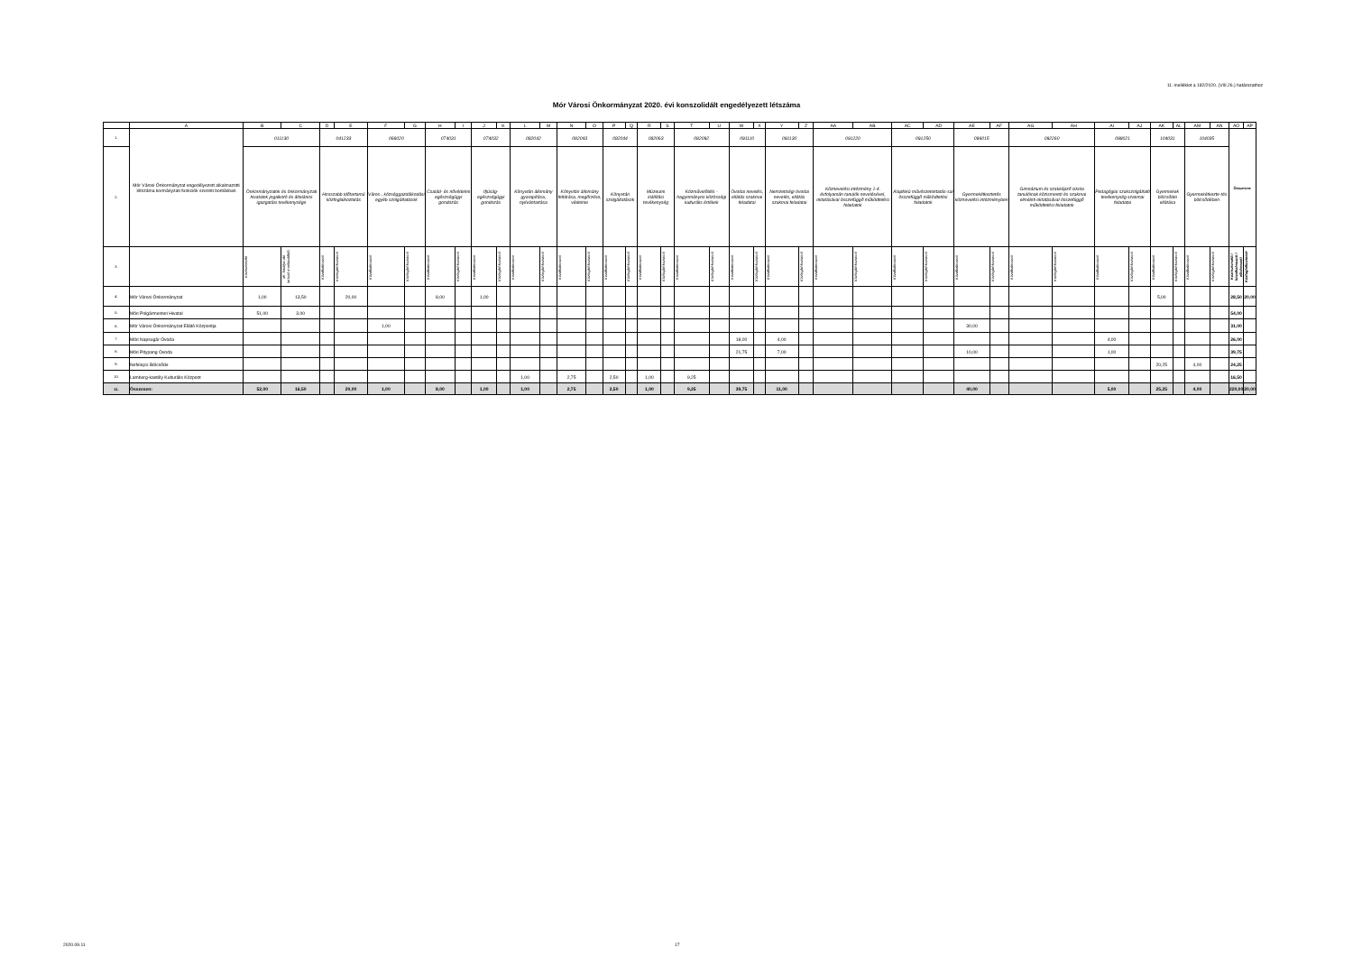11. melléklet a 182/2020. (VIII.26.) határozathoz
Mór Városi Önkormányzat 2020. évi konszolidált engedélyezett létszáma
| | A | B | C | D | E | F | G | H | I | J | K | L | M | N | O | P | Q | R | S | T | U | W | X | Y | Z | AA | AB | AC | AD | AE | AF | AG | AH | AI | AJ | AK | AL | AM | AN | AO | AP |
| --- | --- | --- | --- | --- | --- | --- | --- | --- | --- | --- | --- | --- | --- | --- | --- | --- | --- | --- | --- | --- | --- | --- | --- | --- | --- | --- | --- | --- | --- | --- | --- | --- | --- | --- | --- | --- | --- | --- | --- | --- | --- |
| 1. | Mór Városi Önkormányzat engedélyezett alkalmazotti létszáma kormányzati funkciók szerinti bontásban | 011130 | | 041233 | | 066020 | | 074031 | | 074032 | | 082042 | | 082043 | | 082044 | | 082063 | | 082092 | | 091110 | | 091130 | | 091220 | | 091250 | | 096015 | | 092260 | | 098021 | | 104031 | | 104035 | | Összesen: | |
| 2. | | Önkormányzatok és önkormányzati hivatalok jogalkotó és általános igazgatási tevékenysége | | Hosszabb időtartamú közfoglalkoztatás | | Város-, községgazdálkodási egyéb szolgáltatások | | Család- és nővédelmi egészségügyi gondozás | | Ifjúság-egészségügyi gondozás | | Könyvtári állomány gyarapítása, nyilvántartása | | Könyvtári állomány feltárása, megőrzése, védelme | | Könyvtári szolgáltatások | | Múzeumi kiállítási tevékenység | | Közművelődés - hagyományos közösségi kulturális értékek | | Óvodai nevelés, ellátás szakmai feladatai | | Nemzetiségi óvodai nevelés, ellátás szakmai feladatai | | Köznevelési intézmény 1-4. évfolyamán tanulók nevelésével, oktatásával összefüggő működtetési feladatok | | Alapfokú művészetoktatás-sal összefüggő működtetési feladatok | | Gyermekétkeztetés köznevelési intézményben | | Gimnázium és szakképző iskola tanulóinak közismereti és szakmai elméleti oktatásával összefüggő működtetési feladatok | | Pedagógiai szakszolgáltató tevékenység szakmai feladatai | | Gyermekek bölcsődei ellátása | | Gyermekétkezte-tés bölcsődében | | | |
| 3. | | Köztisztviselő | Mt. hatálya alá tartozó munkavállaló | Közalkalmazott | Közfoglal-koztatott | Közalkalmazott | Közfoglal-koztatott | Közalkalmazott | Közfoglal-koztatott | Közalkalmazott | Közfoglal-koztatott | Közalkalmazott | Közfoglal-koztatott | Közalkalmazott | Közfoglal-koztatott | Közalkalmazott | Közfoglal-koztatott | Közalkalmazott | Közfoglal-koztatott | Közalkalmazott | Közfoglal-koztatott | Közalkalmazott | Közfoglal-koztatott | Közalkalmazott | Közfoglal-koztatott | Közalkalmazott | Közfoglal-koztatott | Közalkalmazott | Közfoglal-koztatott | Közalkalmazott | Közfoglal-koztatott | Közalkalmazott | Közfoglal-koztatott | Közalkalmazott | Közfoglal-koztatott | Közalkalmazott | Közfoglal-koztatott | Közalkalmazott | Közfoglal-koztatott | Köztisztviselő / közalkalmazott / alkalmazott | Közfoglalkoztatott |
| 4. | Mór Városi Önkormányzat | 1,00 | 13,50 | | 20,00 | | | 8,00 | | 1,00 | | | | | | | | | | | | | | | | | | | | | | | | | | 5,00 | | | | 28,50 | 20,00 |
| 5. | Móri Polgármesteri Hivatal | 51,00 | 3,00 | | | | | | | | | | | | | | | | | | | | | | | | | | | | | | | | | | | | | 54,00 | |
| 6. | Mór Városi Önkormányzat Ellátó Központja | | | | | 1,00 | | | | | | | | | | | | | | | | | | | | | | | | 30,00 | | | | | | | | | | 31,00 | |
| 7. | Móri Napsugár Óvoda | | | | | | | | | | | | | | | | | | | | | 18,00 | | 4,00 | | | | | | | | | | 4,00 | | | | | | 26,00 | |
| 8. | Móri Pitypang Óvoda | | | | | | | | | | | | | | | | | | | | | 21,75 | | 7,00 | | | | | | 10,00 | | | | 1,00 | | | | | | 39,75 | |
| 9. | Nefelejcs Bölcsőde | | | | | | | | | | | | | | | | | | | | | | | | | | | | | | | | | | | 20,25 | | 4,00 | | 24,25 | |
| 10. | Lamberg-kastély Kulturális Központ | | | | | | | | | | | 1,00 | | 2,75 | | 2,50 | | 1,00 | | 9,25 | | | | | | | | | | | | | | | | | | | | 16,50 | |
| 11. | Összesen: | 52,00 | 16,50 | | 20,00 | 1,00 | | 8,00 | | 1,00 | | 1,00 | | 2,75 | | 2,50 | | 1,00 | | 9,25 | | 39,75 | | 11,00 | | | | | | 40,00 | | | | 5,00 | | 25,25 | | 4,00 | | 220,00 | 20,00 |
2020.09.11 17